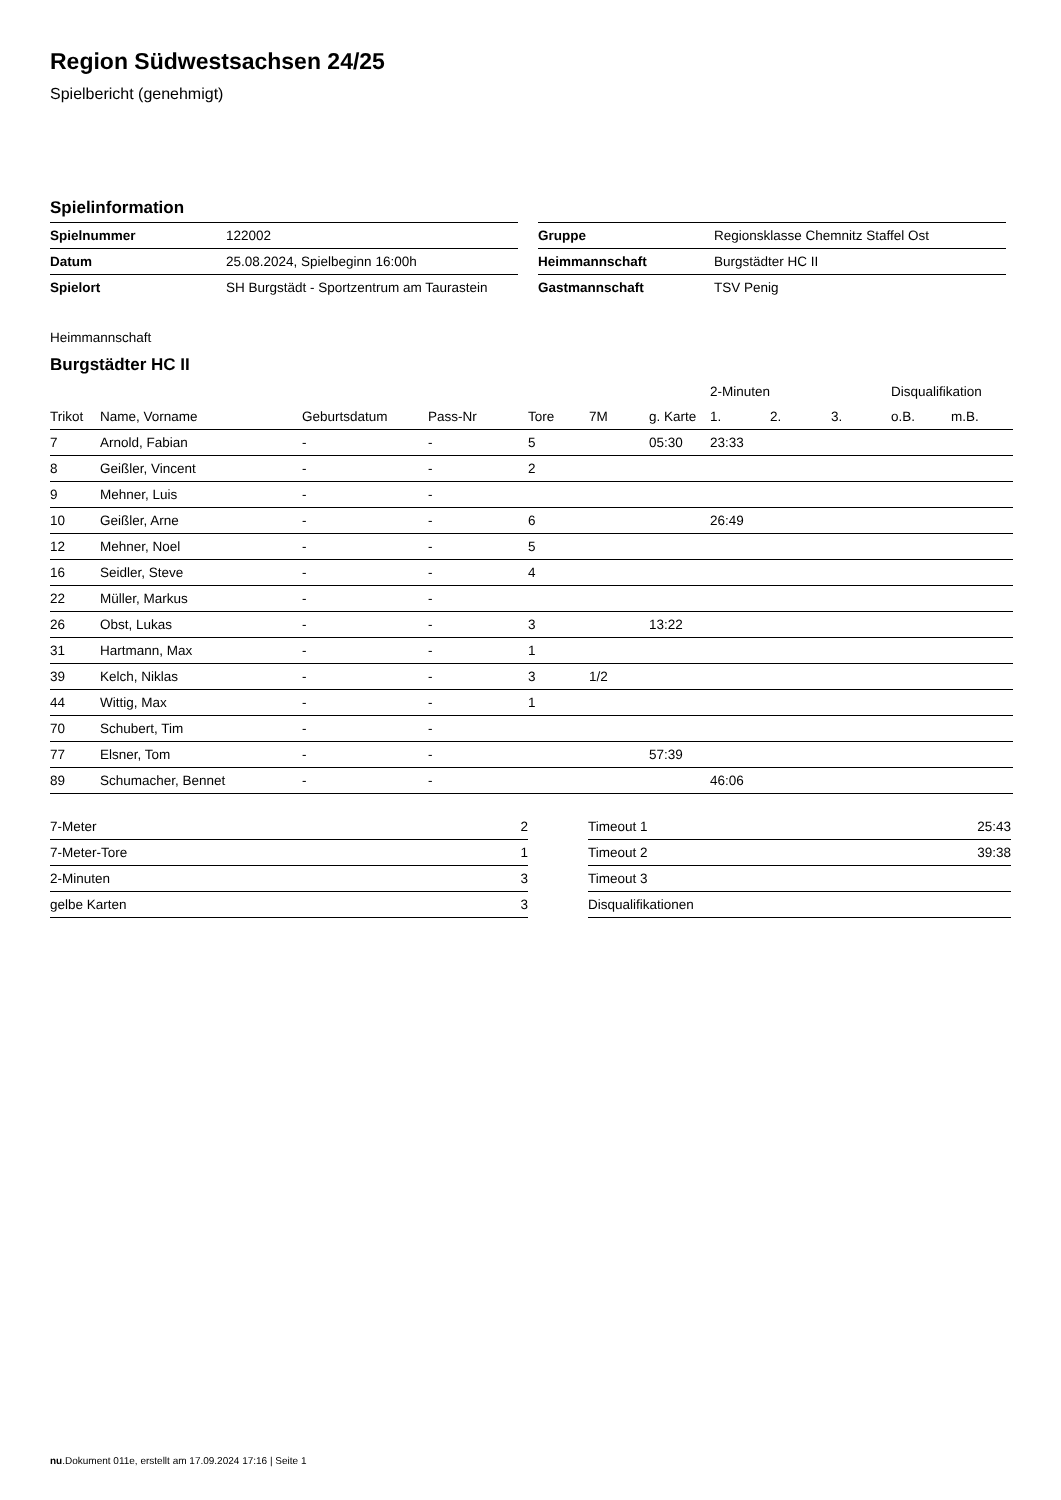Region Südwestsachsen 24/25
Spielbericht (genehmigt)
Spielinformation
| Spielnummer | 122002 |
| Datum | 25.08.2024, Spielbeginn 16:00h |
| Spielort | SH Burgstädt - Sportzentrum am Taurastein |
| Gruppe | Regionsklasse Chemnitz Staffel Ost |
| Heimmannschaft | Burgstädter HC II |
| Gastmannschaft | TSV Penig |
Heimmannschaft
Burgstädter HC II
| | | | | | | | 2-Minuten | | | Disqualifikation | |
| --- | --- | --- | --- | --- | --- | --- | --- | --- | --- | --- | --- |
| Trikot | Name, Vorname | Geburtsdatum | Pass-Nr | Tore | 7M | g. Karte | 1. | 2. | 3. | o.B. | m.B. |
| 7 | Arnold, Fabian | - | - | 5 | | 05:30 | 23:33 | | | | |
| 8 | Geißler, Vincent | - | - | 2 | | | | | | | |
| 9 | Mehner, Luis | - | - | | | | | | | | |
| 10 | Geißler, Arne | - | - | 6 | | | 26:49 | | | | |
| 12 | Mehner, Noel | - | - | 5 | | | | | | | |
| 16 | Seidler, Steve | - | - | 4 | | | | | | | |
| 22 | Müller, Markus | - | - | | | | | | | | |
| 26 | Obst, Lukas | - | - | 3 | | 13:22 | | | | | |
| 31 | Hartmann, Max | - | - | 1 | | | | | | | |
| 39 | Kelch, Niklas | - | - | 3 | 1/2 | | | | | | |
| 44 | Wittig, Max | - | - | 1 | | | | | | | |
| 70 | Schubert, Tim | - | - | | | | | | | | |
| 77 | Elsner, Tom | - | - | | | 57:39 | | | | | |
| 89 | Schumacher, Bennet | - | - | | | | 46:06 | | | | |
| 7-Meter | 2 |
| 7-Meter-Tore | 1 |
| 2-Minuten | 3 |
| gelbe Karten | 3 |
| Timeout 1 | 25:43 |
| Timeout 2 | 39:38 |
| Timeout 3 | |
| Disqualifikationen | |
nu.Dokument 011e, erstellt am 17.09.2024 17:16 | Seite 1